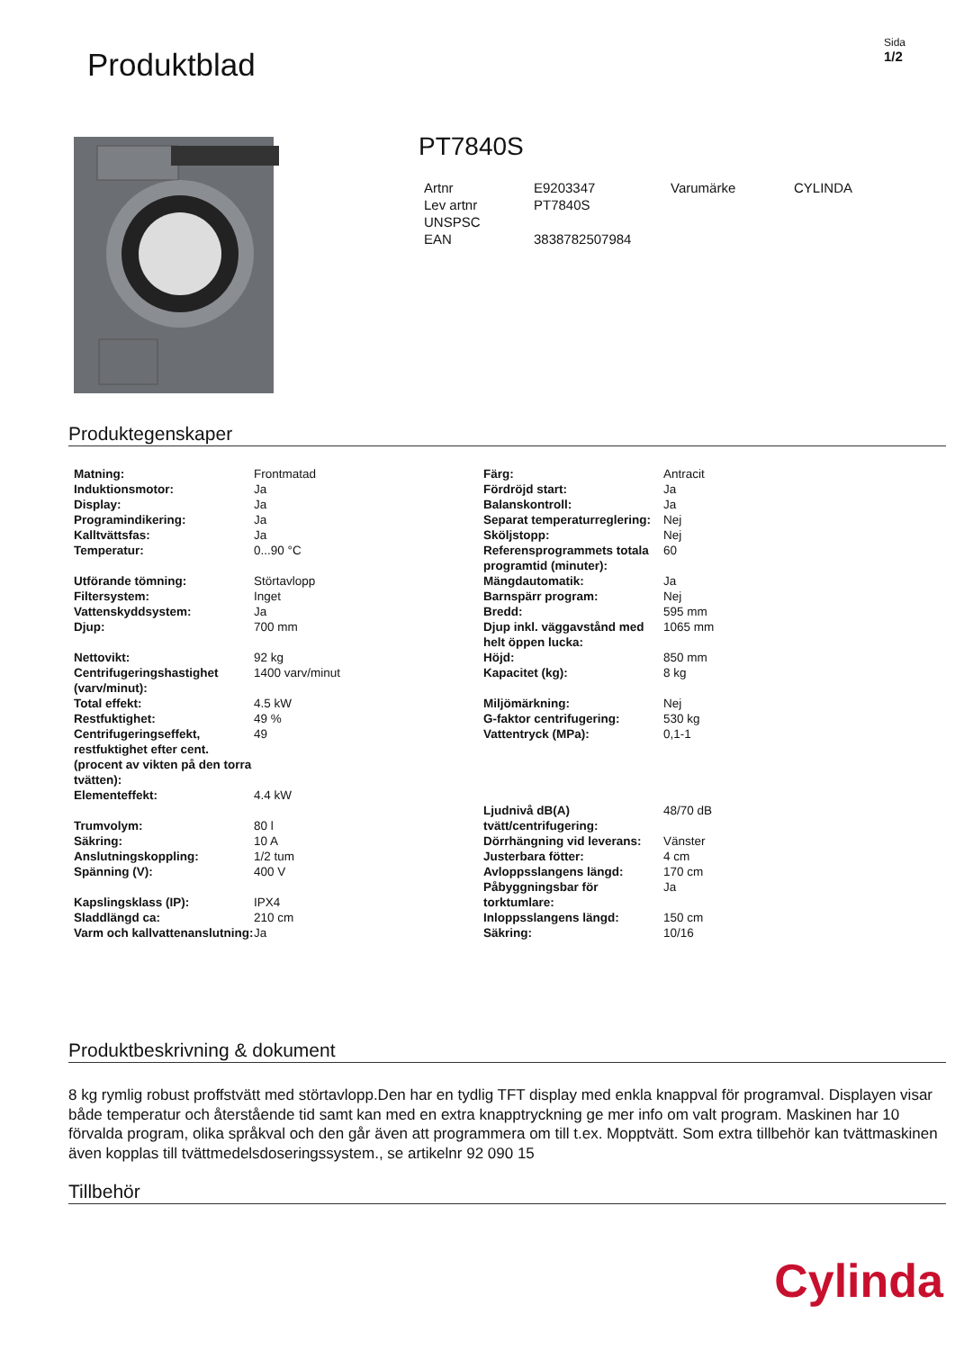Produktblad
Sida
1/2
PT7840S
| Artnr | E9203347 | Varumärke | CYLINDA |
| Lev artnr | PT7840S | | |
| UNSPSC | | | |
| EAN | 3838782507984 | | |
Produktegenskaper
| Matning: | Frontmatad |
| Induktionsmotor: | Ja |
| Display: | Ja |
| Programindikering: | Ja |
| Kalltvättsfas: | Ja |
| Temperatur: | 0...90 °C |
| Utförande tömning: | Störtavlopp |
| Filtersystem: | Inget |
| Vattenskyddsystem: | Ja |
| Djup: | 700 mm |
| Nettovikt: | 92 kg |
| Centrifugeringshastighet (varv/minut): | 1400 varv/minut |
| Total effekt: | 4.5 kW |
| Restfuktighet: | 49 % |
| Centrifugeringseffekt, restfuktighet efter cent. (procent av vikten på den torra tvätten): | 49 |
| Elementeffekt: | 4.4 kW |
| Trumvolym: | 80 l |
| Säkring: | 10 A |
| Anslutningskoppling: | 1/2 tum |
| Spänning (V): | 400 V |
| Kapslingsklass (IP): | IPX4 |
| Sladdlängd ca: | 210 cm |
| Varm och kallvattenanslutning: | Ja |
| Färg: | Antracit |
| Fördröjd start: | Ja |
| Balanskontroll: | Ja |
| Separat temperaturreglering: | Nej |
| Sköljstopp: | Nej |
| Referensprogrammets totala programtid (minuter): | 60 |
| Mängdautomatik: | Ja |
| Barnspärr program: | Nej |
| Bredd: | 595 mm |
| Djup inkl. väggavstånd med helt öppen lucka: | 1065 mm |
| Höjd: | 850 mm |
| Kapacitet (kg): | 8 kg |
| Miljömärkning: | Nej |
| G-faktor centrifugering: | 530 kg |
| Vattentryck (MPa): | 0,1-1 |
| Ljudnivå dB(A) tvätt/centrifugering: | 48/70 dB |
| Dörrhängning vid leverans: | Vänster |
| Justerbara fötter: | 4 cm |
| Avloppsslangens längd: | 170 cm |
| Påbyggningsbar för torktumlare: | Ja |
| Inloppsslangens längd: | 150 cm |
| Säkring: | 10/16 |
Produktbeskrivning & dokument
8 kg rymlig robust proffstvätt med störtavlopp.Den har en tydlig TFT display med enkla knappval för programval. Displayen visar både temperatur och återstående tid samt kan med en extra knapptryckning ge mer info om valt program. Maskinen har 10 förvalda program, olika språkval och den går även att programmera om till t.ex. Mopptvätt. Som extra tillbehör kan tvättmaskinen även kopplas till tvättmedelsdoseringssystem., se artikelnr 92 090 15
Tillbehör
Cylinda